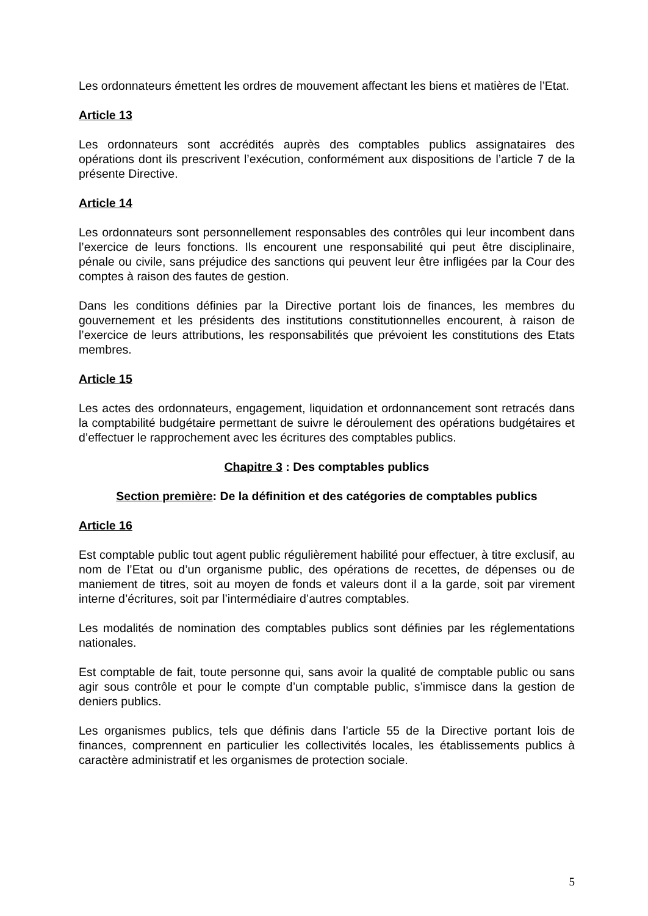Les ordonnateurs émettent les ordres de mouvement affectant les biens et matières de l’Etat.
Article 13
Les ordonnateurs sont accrédités auprès des comptables publics assignataires des opérations dont ils prescrivent l’exécution, conformément aux dispositions de l’article 7 de la présente Directive.
Article 14
Les ordonnateurs sont personnellement responsables des contrôles qui leur incombent dans l’exercice de leurs fonctions. Ils encourent une responsabilité qui peut être disciplinaire, pénale ou civile, sans préjudice des sanctions qui peuvent leur être infligées par la Cour des comptes à raison des fautes de gestion.
Dans les conditions définies par la Directive portant lois de finances, les membres du gouvernement et les présidents des institutions constitutionnelles encourent, à raison de l’exercice de leurs attributions, les responsabilités que prévoient les constitutions des Etats membres.
Article 15
Les actes des ordonnateurs, engagement, liquidation et ordonnancement sont retracés dans la comptabilité budgétaire permettant de suivre le déroulement des opérations budgétaires et d’effectuer le rapprochement avec les écritures des comptables publics.
Chapitre 3 : Des comptables publics
Section première: De la définition et des catégories de comptables publics
Article 16
Est comptable public tout agent public régulièrement habilité pour effectuer, à titre exclusif, au nom de l’Etat ou d’un organisme public, des opérations de recettes, de dépenses ou de maniement de titres, soit au moyen de fonds et valeurs dont il a la garde, soit par virement interne d’écritures, soit par l’intermédiaire d’autres comptables.
Les modalités de nomination des comptables publics sont définies par les réglementations nationales.
Est comptable de fait, toute personne qui, sans avoir la qualité de comptable public ou sans agir sous contrôle et pour le compte d’un comptable public, s’immisce dans la gestion de deniers publics.
Les organismes publics, tels que définis dans l’article 55 de la Directive portant lois de finances, comprennent en particulier les collectivités locales, les établissements publics à caractère administratif et les organismes de protection sociale.
5